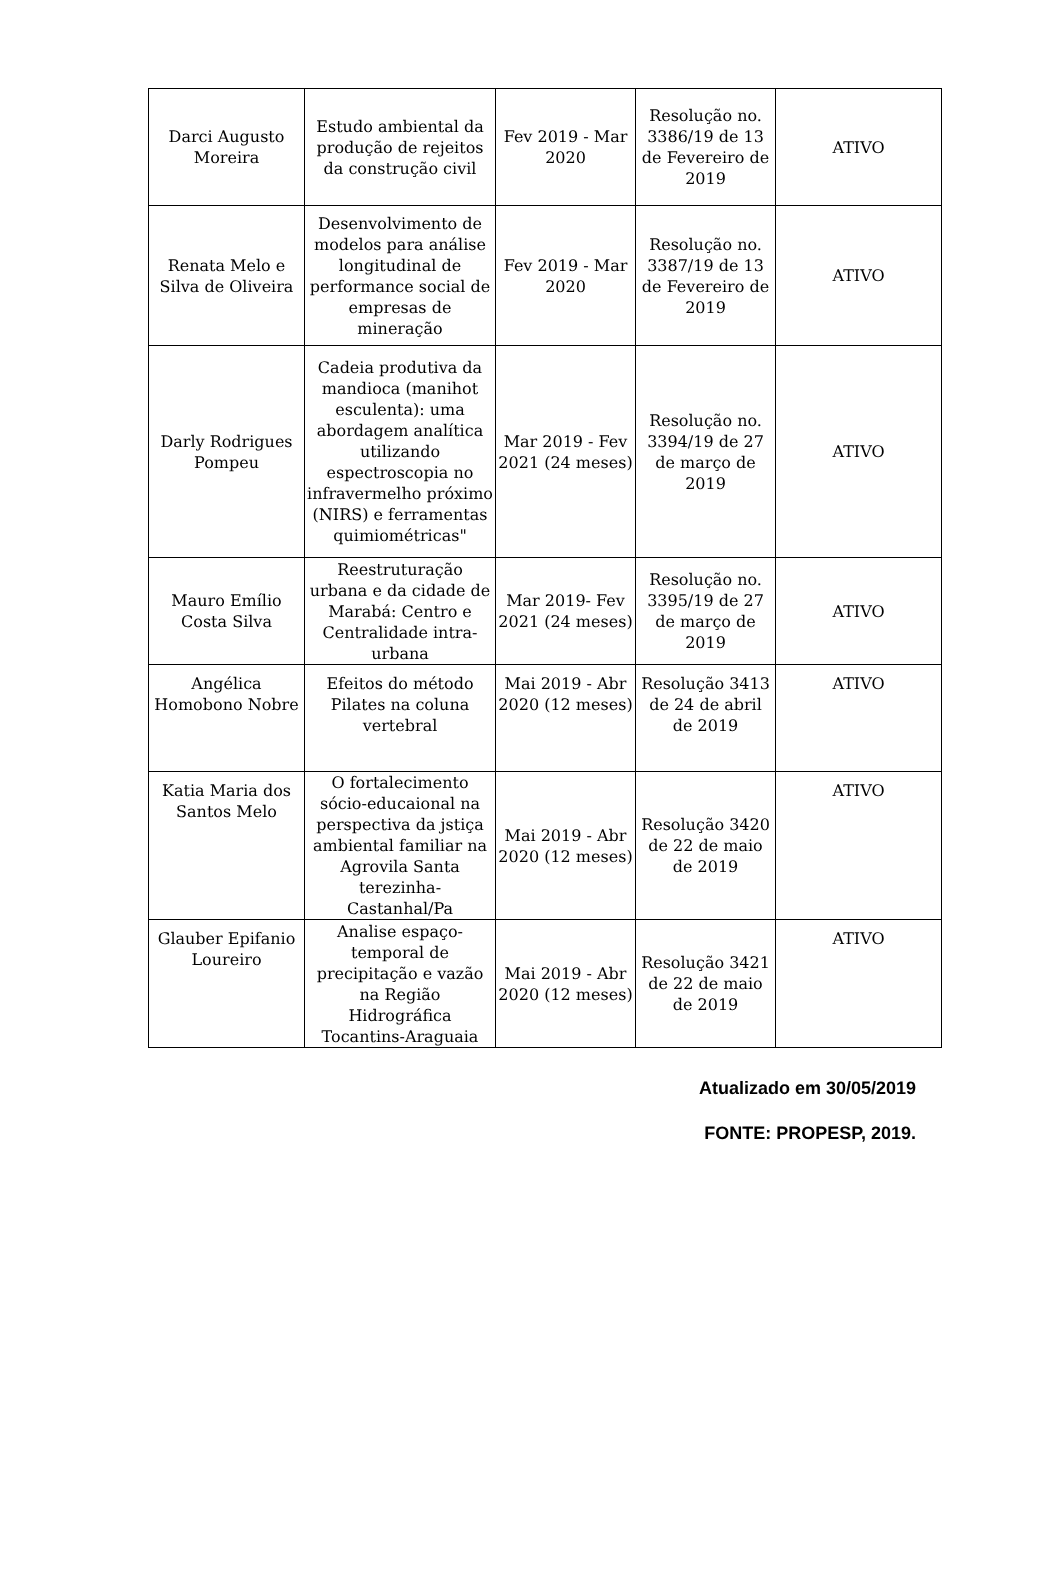| Darci Augusto Moreira | Estudo ambiental da produção de rejeitos da construção civil | Fev 2019 - Mar 2020 | Resolução no. 3386/19 de 13 de Fevereiro de 2019 | ATIVO |
| Renata Melo e Silva de Oliveira | Desenvolvimento de modelos para análise longitudinal de performance social de empresas de mineração | Fev 2019 - Mar 2020 | Resolução no. 3387/19 de 13 de Fevereiro de 2019 | ATIVO |
| Darly Rodrigues Pompeu | Cadeia produtiva da mandioca (manihot esculenta): uma abordagem analítica utilizando espectroscopia no infravermelho próximo (NIRS) e ferramentas quimiométricas" | Mar 2019 - Fev 2021 (24 meses) | Resolução no. 3394/19 de 27 de março de 2019 | ATIVO |
| Mauro Emílio Costa Silva | Reestruturação urbana e da cidade de Marabá: Centro e Centralidade intra-urbana | Mar 2019- Fev 2021 (24 meses) | Resolução no. 3395/19 de 27 de março de 2019 | ATIVO |
| Angélica Homobono Nobre | Efeitos do método Pilates na coluna vertebral | Mai 2019 - Abr 2020 (12 meses) | Resolução 3413 de 24 de abril de 2019 | ATIVO |
| Katia Maria dos Santos Melo | O fortalecimento sócio-educaional na perspectiva da jstiça ambiental familiar na Agrovila Santa terezinha-Castanhal/Pa | Mai 2019 - Abr 2020 (12 meses) | Resolução 3420 de 22 de maio de 2019 | ATIVO |
| Glauber Epifanio Loureiro | Analise espaço-temporal de precipitação e vazão na Região Hidrográfica Tocantins-Araguaia | Mai 2019 - Abr 2020 (12 meses) | Resolução 3421 de 22 de maio de 2019 | ATIVO |
Atualizado em 30/05/2019
FONTE: PROPESP, 2019.